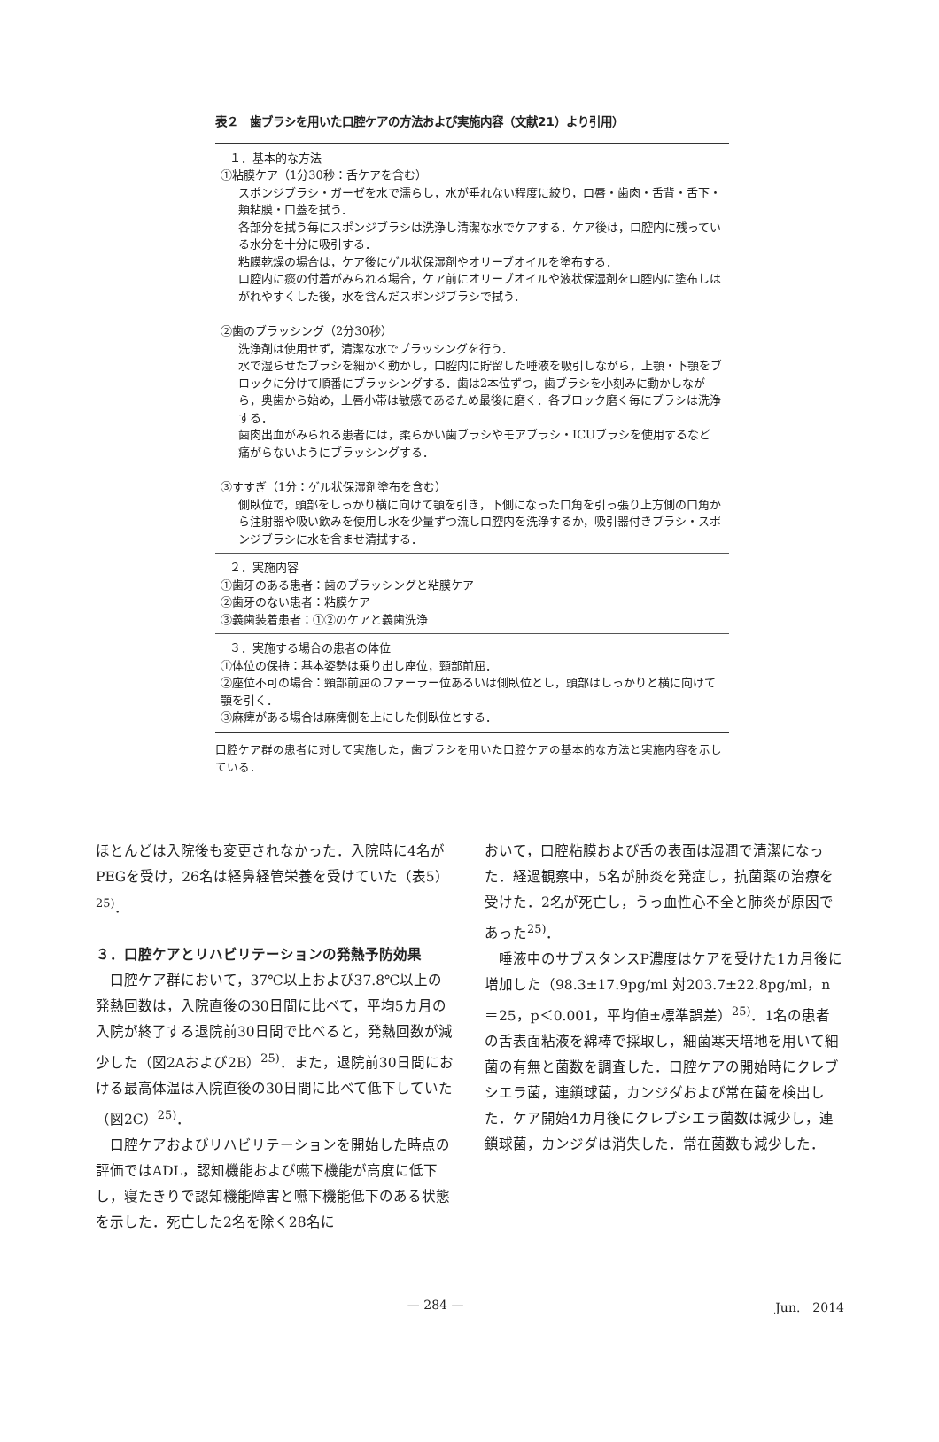表２　歯ブラシを用いた口腔ケアの方法および実施内容（文献21）より引用）
| １．基本的な方法 ①粘膜ケア（1分30秒：舌ケアを含む） スポンジブラシ・ガーゼを水で濡らし，水が垂れない程度に絞り，口唇・歯肉・舌背・舌下・頬粘膜・口蓋を拭う． 各部分を拭う毎にスポンジブラシは洗浄し清潔な水でケアする．ケア後は，口腔内に残っている水分を十分に吸引する． 粘膜乾燥の場合は，ケア後にゲル状保湿剤やオリーブオイルを塗布する． 口腔内に痰の付着がみられる場合，ケア前にオリーブオイルや液状保湿剤を口腔内に塗布しはがれやすくした後，水を含んだスポンジブラシで拭う． ②歯のブラッシング（2分30秒） 洗浄剤は使用せず，清潔な水でブラッシングを行う． 水で湿らせたブラシを細かく動かし，口腔内に貯留した唾液を吸引しながら，上顎・下顎をブロックに分けて順番にブラッシングする．歯は2本位ずつ，歯ブラシを小刻みに動かしながら，奥歯から始め，上唇小帯は敏感であるため最後に磨く．各ブロック磨く毎にブラシは洗浄する． 歯肉出血がみられる患者には，柔らかい歯ブラシやモアブラシ・ICUブラシを使用するなど痛がらないようにブラッシングする． ③すすぎ（1分：ゲル状保湿剤塗布を含む） 側臥位で，頭部をしっかり横に向けて顎を引き，下側になった口角を引っ張り上方側の口角から注射器や吸い飲みを使用し水を少量ずつ流し口腔内を洗浄するか，吸引器付きブラシ・スポンジブラシに水を含ませ清拭する． |
| ２．実施内容 ①歯牙のある患者：歯のブラッシングと粘膜ケア ②歯牙のない患者：粘膜ケア ③義歯装着患者：①②のケアと義歯洗浄 |
| ３．実施する場合の患者の体位 ①体位の保持：基本姿勢は乗り出し座位，頸部前屈． ②座位不可の場合：頸部前屈のファーラー位あるいは側臥位とし，頭部はしっかりと横に向けて顎を引く． ③麻痺がある場合は麻痺側を上にした側臥位とする． |
口腔ケア群の患者に対して実施した，歯ブラシを用いた口腔ケアの基本的な方法と実施内容を示している．
ほとんどは入院後も変更されなかった．入院時に4名がPEGを受け，26名は経鼻経管栄養を受けていた（表5）<sup>25)</sup>．
３．口腔ケアとリハビリテーションの発熱予防効果
口腔ケア群において，37℃以上および37.8℃以上の発熱回数は，入院直後の30日間に比べて，平均5カ月の入院が終了する退院前30日間で比べると，発熱回数が減少した（図2Aおよび2B）<sup>25)</sup>．また，退院前30日間における最高体温は入院直後の30日間に比べて低下していた（図2C）<sup>25)</sup>．
口腔ケアおよびリハビリテーションを開始した時点の評価ではADL，認知機能および嚥下機能が高度に低下し，寝たきりで認知機能障害と嚥下機能低下のある状態を示した．死亡した2名を除く28名に
おいて，口腔粘膜および舌の表面は湿潤で清潔になった．経過観察中，5名が肺炎を発症し，抗菌薬の治療を受けた．2名が死亡し，うっ血性心不全と肺炎が原因であった<sup>25)</sup>．
唾液中のサブスタンスP濃度はケアを受けた1カ月後に増加した（98.3±17.9pg/ml 対203.7±22.8pg/ml，n＝25，p＜0.001，平均値±標準誤差）<sup>25)</sup>．1名の患者の舌表面粘液を綿棒で採取し，細菌寒天培地を用いて細菌の有無と菌数を調査した．口腔ケアの開始時にクレブシエラ菌，連鎖球菌，カンジダおよび常在菌を検出した．ケア開始4カ月後にクレブシエラ菌数は減少し，連鎖球菌，カンジダは消失した．常在菌数も減少した．
— 284 — Jun.　2014